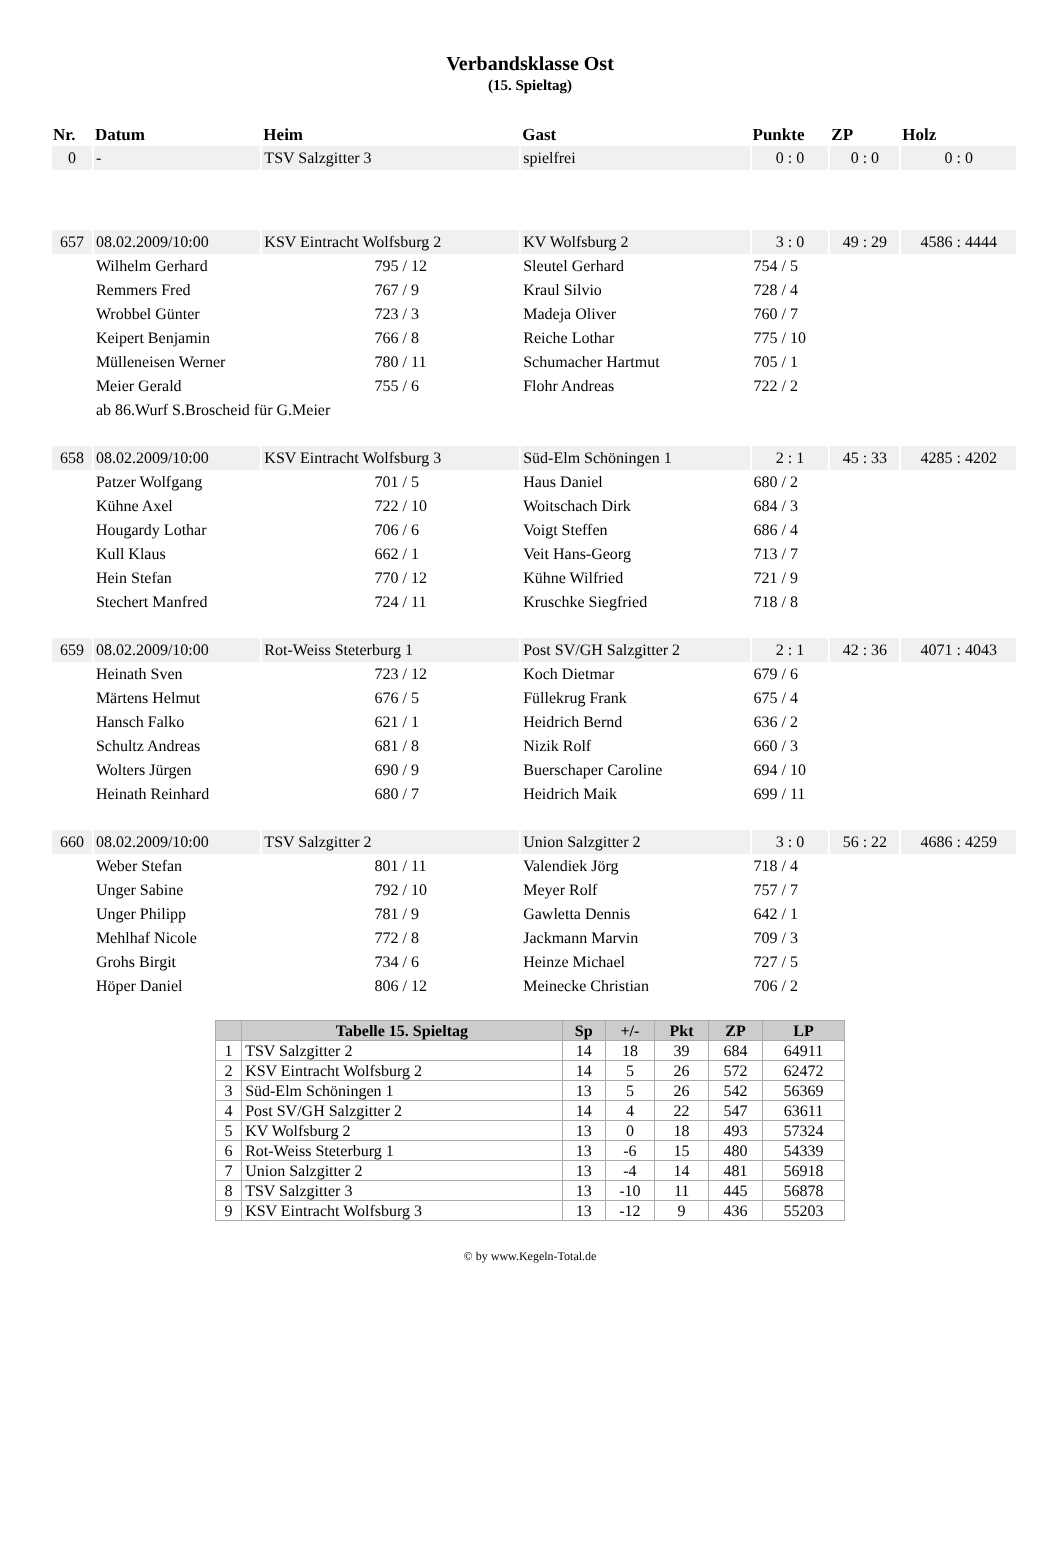Verbandsklasse Ost
(15. Spieltag)
| Nr. | Datum | Heim | | Gast | | Punkte | ZP | Holz |
| --- | --- | --- | --- | --- | --- | --- | --- | --- |
| 0 | - | TSV Salzgitter 3 | | spielfrei | | 0 : 0 | 0 : 0 | 0 : 0 |
| 657 | 08.02.2009/10:00 | KSV Eintracht Wolfsburg 2 | | KV Wolfsburg 2 | | 3 : 0 | 49 : 29 | 4586 : 4444 |
| | Wilhelm Gerhard | | 795 / 12 | Sleutel Gerhard | | 754 / 5 | | |
| | Remmers Fred | | 767 / 9 | Kraul Silvio | | 728 / 4 | | |
| | Wrobbel Günter | | 723 / 3 | Madeja Oliver | | 760 / 7 | | |
| | Keipert Benjamin | | 766 / 8 | Reiche Lothar | | 775 / 10 | | |
| | Mülleneisen Werner | | 780 / 11 | Schumacher Hartmut | | 705 / 1 | | |
| | Meier Gerald | | 755 / 6 | Flohr Andreas | | 722 / 2 | | |
| | ab 86.Wurf S.Broscheid für G.Meier | | | | | | | |
| 658 | 08.02.2009/10:00 | KSV Eintracht Wolfsburg 3 | | Süd-Elm Schöningen 1 | | 2 : 1 | 45 : 33 | 4285 : 4202 |
| | Patzer Wolfgang | | 701 / 5 | Haus Daniel | | 680 / 2 | | |
| | Kühne Axel | | 722 / 10 | Woitschach Dirk | | 684 / 3 | | |
| | Hougardy Lothar | | 706 / 6 | Voigt Steffen | | 686 / 4 | | |
| | Kull Klaus | | 662 / 1 | Veit Hans-Georg | | 713 / 7 | | |
| | Hein Stefan | | 770 / 12 | Kühne Wilfried | | 721 / 9 | | |
| | Stechert Manfred | | 724 / 11 | Kruschke Siegfried | | 718 / 8 | | |
| 659 | 08.02.2009/10:00 | Rot-Weiss Steterburg 1 | | Post SV/GH Salzgitter 2 | | 2 : 1 | 42 : 36 | 4071 : 4043 |
| | Heinath Sven | | 723 / 12 | Koch Dietmar | | 679 / 6 | | |
| | Märtens Helmut | | 676 / 5 | Füllekrug Frank | | 675 / 4 | | |
| | Hansch Falko | | 621 / 1 | Heidrich Bernd | | 636 / 2 | | |
| | Schultz Andreas | | 681 / 8 | Nizik Rolf | | 660 / 3 | | |
| | Wolters Jürgen | | 690 / 9 | Buerschaper Caroline | | 694 / 10 | | |
| | Heinath Reinhard | | 680 / 7 | Heidrich Maik | | 699 / 11 | | |
| 660 | 08.02.2009/10:00 | TSV Salzgitter 2 | | Union Salzgitter 2 | | 3 : 0 | 56 : 22 | 4686 : 4259 |
| | Weber Stefan | | 801 / 11 | Valendiek Jörg | | 718 / 4 | | |
| | Unger Sabine | | 792 / 10 | Meyer Rolf | | 757 / 7 | | |
| | Unger Philipp | | 781 / 9 | Gawletta Dennis | | 642 / 1 | | |
| | Mehlhaf Nicole | | 772 / 8 | Jackmann Marvin | | 709 / 3 | | |
| | Grohs Birgit | | 734 / 6 | Heinze Michael | | 727 / 5 | | |
| | Höper Daniel | | 806 / 12 | Meinecke Christian | | 706 / 2 | | |
| | Tabelle 15. Spieltag | Sp | +/- | Pkt | ZP | LP |
| --- | --- | --- | --- | --- | --- | --- |
| 1 | TSV Salzgitter 2 | 14 | 18 | 39 | 684 | 64911 |
| 2 | KSV Eintracht Wolfsburg 2 | 14 | 5 | 26 | 572 | 62472 |
| 3 | Süd-Elm Schöningen 1 | 13 | 5 | 26 | 542 | 56369 |
| 4 | Post SV/GH Salzgitter 2 | 14 | 4 | 22 | 547 | 63611 |
| 5 | KV Wolfsburg 2 | 13 | 0 | 18 | 493 | 57324 |
| 6 | Rot-Weiss Steterburg 1 | 13 | -6 | 15 | 480 | 54339 |
| 7 | Union Salzgitter 2 | 13 | -4 | 14 | 481 | 56918 |
| 8 | TSV Salzgitter 3 | 13 | -10 | 11 | 445 | 56878 |
| 9 | KSV Eintracht Wolfsburg 3 | 13 | -12 | 9 | 436 | 55203 |
© by www.Kegeln-Total.de